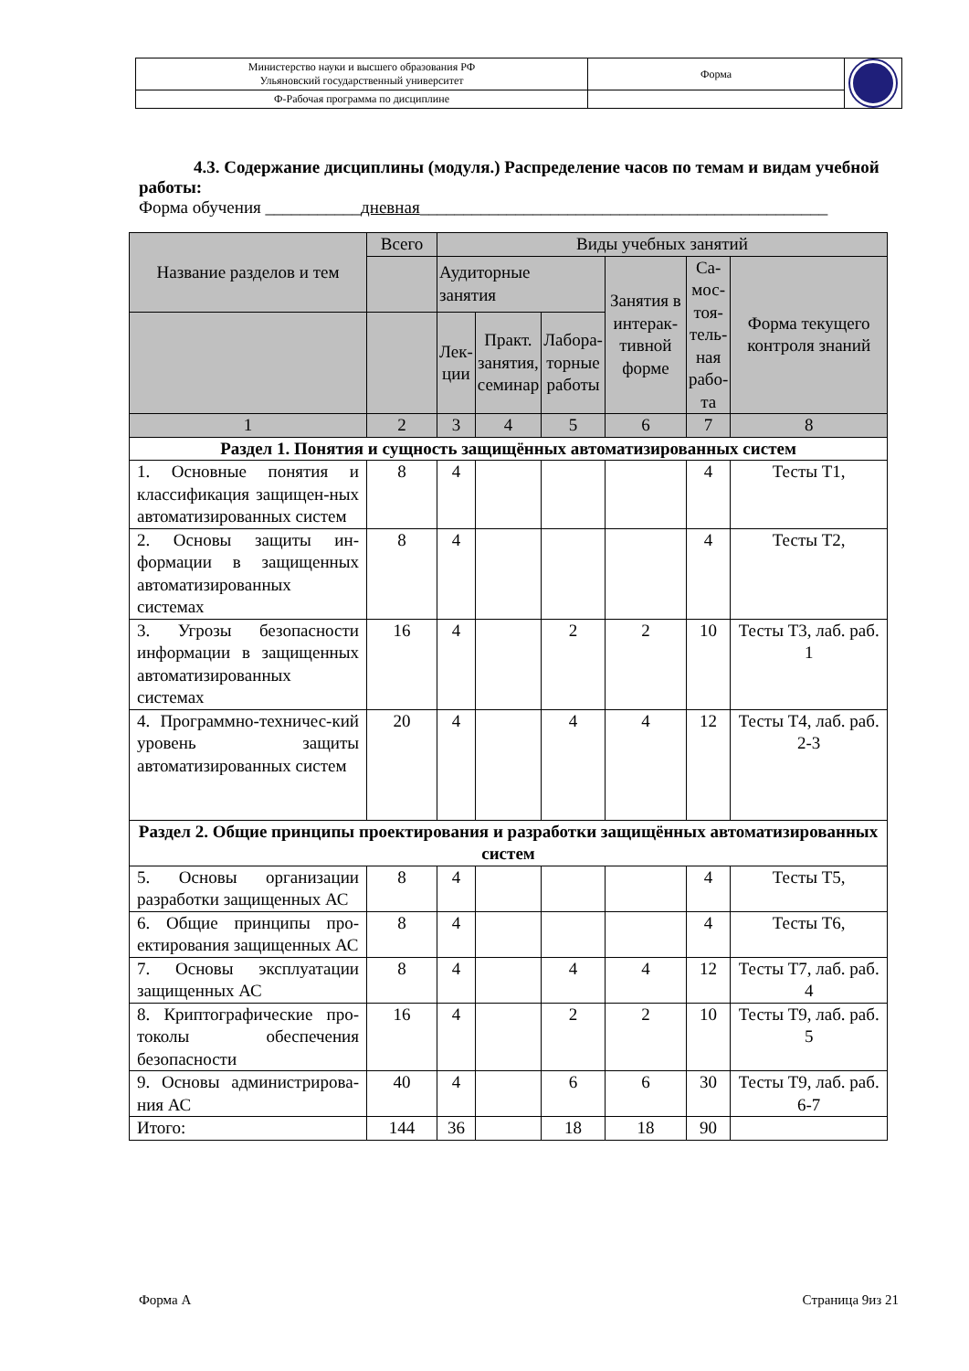| Министерство науки и высшего образования РФ Ульяновский государственный университет | Форма | |
| Ф-Рабочая программа по дисциплине | | |
4.3. Содержание дисциплины (модуля.) Распределение часов по темам и видам учебной работы:
Форма обучения ___________дневная_______________________________________________
| Название разделов и тем | Всего | Виды учебных занятий | | | | | |
| --- | --- | --- | --- | --- | --- | --- | --- |
| | | Аудиторные занятия | | | Занятия в интерак-тивной форме | Са-мос-тоя-тель-ная рабо-та | Форма текущего контроля знаний |
| | | Лек-ции | Практ. занятия, семинар | Лабора-торные работы | | | |
| 1 | 2 | 3 | 4 | 5 | 6 | 7 | 8 |
| Раздел 1. Понятия и сущность защищённых автоматизированных систем | | | | | | | |
| 1. Основные понятия и классификация защищен-ных автоматизированных систем | 8 | 4 | | | | 4 | Тесты Т1, |
| 2. Основы защиты ин-формации в защищенных автоматизированных системах | 8 | 4 | | | | 4 | Тесты Т2, |
| 3. Угрозы безопасности информации в защищенных автоматизированных системах | 16 | 4 | | 2 | 2 | 10 | Тесты Т3, лаб. раб. 1 |
| 4. Программно-техничес-кий уровень защиты автоматизированных систем | 20 | 4 | | 4 | 4 | 12 | Тесты Т4, лаб. раб. 2-3 |
| Раздел 2. Общие принципы проектирования и разработки защищённых автоматизированных систем | | | | | | | |
| 5. Основы организации разработки защищенных АС | 8 | 4 | | | | 4 | Тесты Т5, |
| 6. Общие принципы про-ектирования защищенных АС | 8 | 4 | | | | 4 | Тесты Т6, |
| 7. Основы эксплуатации защищенных АС | 8 | 4 | | 4 | 4 | 12 | Тесты Т7, лаб. раб. 4 |
| 8. Криптографические про-токолы обеспечения безопасности | 16 | 4 | | 2 | 2 | 10 | Тесты Т9, лаб. раб. 5 |
| 9. Основы администрирова-ния АС | 40 | 4 | | 6 | 6 | 30 | Тесты Т9, лаб. раб. 6-7 |
| Итого: | 144 | 36 | | 18 | 18 | 90 | |
Форма А Страница 9из 21